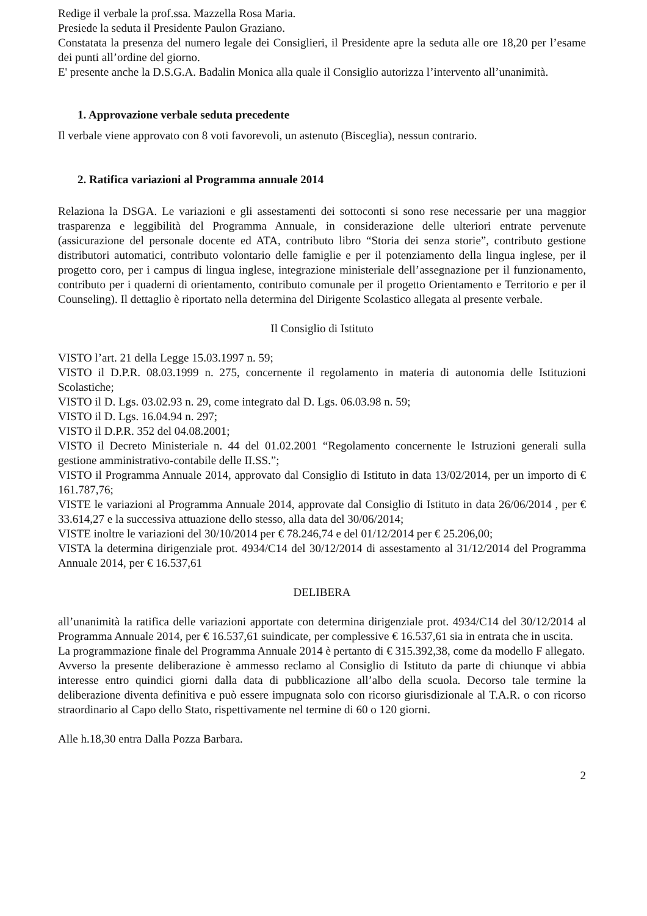Redige il verbale la prof.ssa. Mazzella Rosa Maria.
Presiede la seduta il Presidente Paulon Graziano.
Constatata la presenza del numero legale dei Consiglieri, il Presidente apre la seduta alle ore 18,20 per l’esame dei punti all’ordine del giorno.
E' presente anche la D.S.G.A. Badalin Monica alla quale il Consiglio autorizza l’intervento all’unanimità.
1. Approvazione verbale seduta precedente
Il verbale viene approvato con 8 voti favorevoli, un astenuto (Bisceglia), nessun contrario.
2. Ratifica variazioni al Programma annuale 2014
Relaziona la DSGA. Le variazioni e gli assestamenti dei sottoconti si sono rese necessarie per una maggior trasparenza e leggibilità del Programma Annuale, in considerazione delle ulteriori entrate pervenute (assicurazione del personale docente ed ATA, contributo libro “Storia dei senza storie”, contributo gestione distributori automatici, contributo volontario delle famiglie e per il potenziamento della lingua inglese, per il progetto coro, per i campus di lingua inglese, integrazione ministeriale dell’assegnazione per il funzionamento, contributo per i quaderni di orientamento, contributo comunale per il progetto Orientamento e Territorio e per il Counseling). Il dettaglio è riportato nella determina del Dirigente Scolastico allegata al presente verbale.
Il Consiglio di Istituto
VISTO l’art. 21 della Legge 15.03.1997 n. 59;
VISTO il D.P.R. 08.03.1999 n. 275, concernente il regolamento in materia di autonomia delle Istituzioni Scolastiche;
VISTO il D. Lgs. 03.02.93 n. 29, come integrato dal D. Lgs. 06.03.98 n. 59;
VISTO il D. Lgs. 16.04.94 n. 297;
VISTO il D.P.R. 352 del 04.08.2001;
VISTO il Decreto Ministeriale n. 44 del 01.02.2001 “Regolamento concernente le Istruzioni generali sulla gestione amministrativo-contabile delle II.SS.”;
VISTO il Programma Annuale 2014, approvato dal Consiglio di Istituto in data 13/02/2014, per un importo di € 161.787,76;
VISTE le variazioni al Programma Annuale 2014, approvate dal Consiglio di Istituto in data 26/06/2014 , per € 33.614,27 e la successiva attuazione dello stesso, alla data del 30/06/2014;
VISTE inoltre le variazioni del 30/10/2014 per € 78.246,74 e del 01/12/2014 per € 25.206,00;
VISTA la determina dirigenziale prot. 4934/C14 del 30/12/2014 di assestamento al 31/12/2014 del Programma Annuale 2014, per € 16.537,61
DELIBERA
all’unanimità la ratifica delle variazioni apportate con determina dirigenziale prot. 4934/C14 del 30/12/2014 al Programma Annuale 2014, per € 16.537,61 suindicate, per complessive € 16.537,61 sia in entrata che in uscita.
La programmazione finale del Programma Annuale 2014 è pertanto di € 315.392,38, come da modello F allegato.
Avverso la presente deliberazione è ammesso reclamo al Consiglio di Istituto da parte di chiunque vi abbia interesse entro quindici giorni dalla data di pubblicazione all’albo della scuola. Decorso tale termine la deliberazione diventa definitiva e può essere impugnata solo con ricorso giurisdizionale al T.A.R. o con ricorso straordinario al Capo dello Stato, rispettivamente nel termine di 60 o 120 giorni.
Alle h.18,30 entra Dalla Pozza Barbara.
2